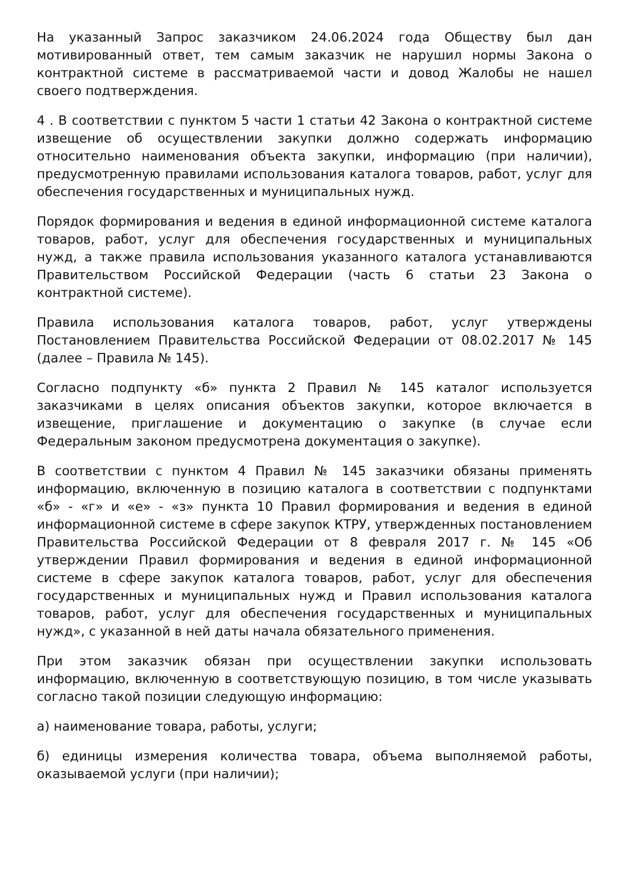На указанный Запрос заказчиком 24.06.2024 года Обществу был дан мотивированный ответ, тем самым заказчик не нарушил нормы Закона о контрактной системе в рассматриваемой части и довод Жалобы не нашел своего подтверждения.
4 . В соответствии с пунктом 5 части 1 статьи 42 Закона о контрактной системе извещение об осуществлении закупки должно содержать информацию относительно наименования объекта закупки, информацию (при наличии), предусмотренную правилами использования каталога товаров, работ, услуг для обеспечения государственных и муниципальных нужд.
Порядок формирования и ведения в единой информационной системе каталога товаров, работ, услуг для обеспечения государственных и муниципальных нужд, а также правила использования указанного каталога устанавливаются Правительством Российской Федерации (часть 6 статьи 23 Закона о контрактной системе).
Правила использования каталога товаров, работ, услуг утверждены Постановлением Правительства Российской Федерации от 08.02.2017 № 145 (далее – Правила № 145).
Согласно подпункту «б» пункта 2 Правил № 145 каталог используется заказчиками в целях описания объектов закупки, которое включается в извещение, приглашение и документацию о закупке (в случае если Федеральным законом предусмотрена документация о закупке).
В соответствии с пунктом 4 Правил № 145 заказчики обязаны применять информацию, включенную в позицию каталога в соответствии с подпунктами «б» - «г» и «е» - «з» пункта 10 Правил формирования и ведения в единой информационной системе в сфере закупок КТРУ, утвержденных постановлением Правительства Российской Федерации от 8 февраля 2017 г. № 145 «Об утверждении Правил формирования и ведения в единой информационной системе в сфере закупок каталога товаров, работ, услуг для обеспечения государственных и муниципальных нужд и Правил использования каталога товаров, работ, услуг для обеспечения государственных и муниципальных нужд», с указанной в ней даты начала обязательного применения.
При этом заказчик обязан при осуществлении закупки использовать информацию, включенную в соответствующую позицию, в том числе указывать согласно такой позиции следующую информацию:
а) наименование товара, работы, услуги;
б) единицы измерения количества товара, объема выполняемой работы, оказываемой услуги (при наличии);